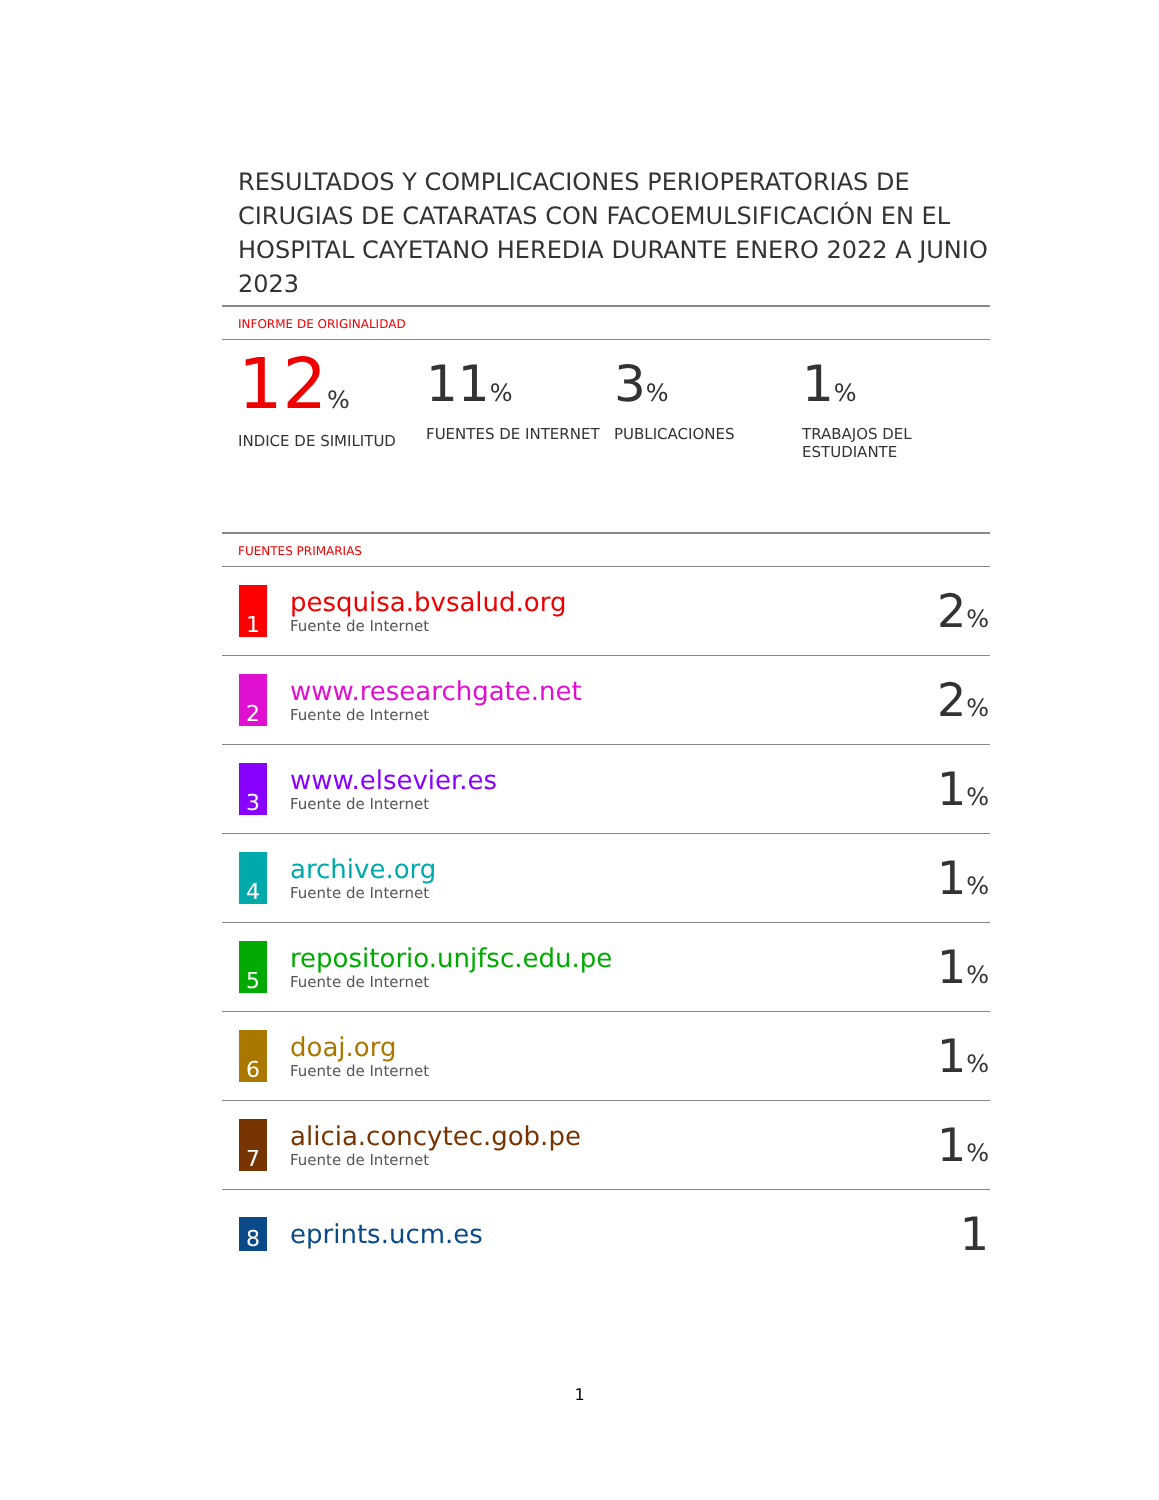RESULTADOS Y COMPLICACIONES PERIOPERATORIAS DE CIRUGIAS DE CATARATAS CON FACOEMULSIFICACIÓN EN EL HOSPITAL CAYETANO HEREDIA DURANTE ENERO 2022 A JUNIO 2023
INFORME DE ORIGINALIDAD
12%
INDICE DE SIMILITUD
11%
FUENTES DE INTERNET
3%
PUBLICACIONES
1%
TRABAJOS DEL ESTUDIANTE
FUENTES PRIMARIAS
| 1 | pesquisa.bvsalud.org Fuente de Internet | 2 % |
| 2 | www.researchgate.net Fuente de Internet | 2 % |
| 3 | www.elsevier.es Fuente de Internet | 1 % |
| 4 | archive.org Fuente de Internet | 1 % |
| 5 | repositorio.unjfsc.edu.pe Fuente de Internet | 1 % |
| 6 | doaj.org Fuente de Internet | 1 % |
| 7 | alicia.concytec.gob.pe Fuente de Internet | 1 % |
| 8 | eprints.ucm.es | 1 |
1